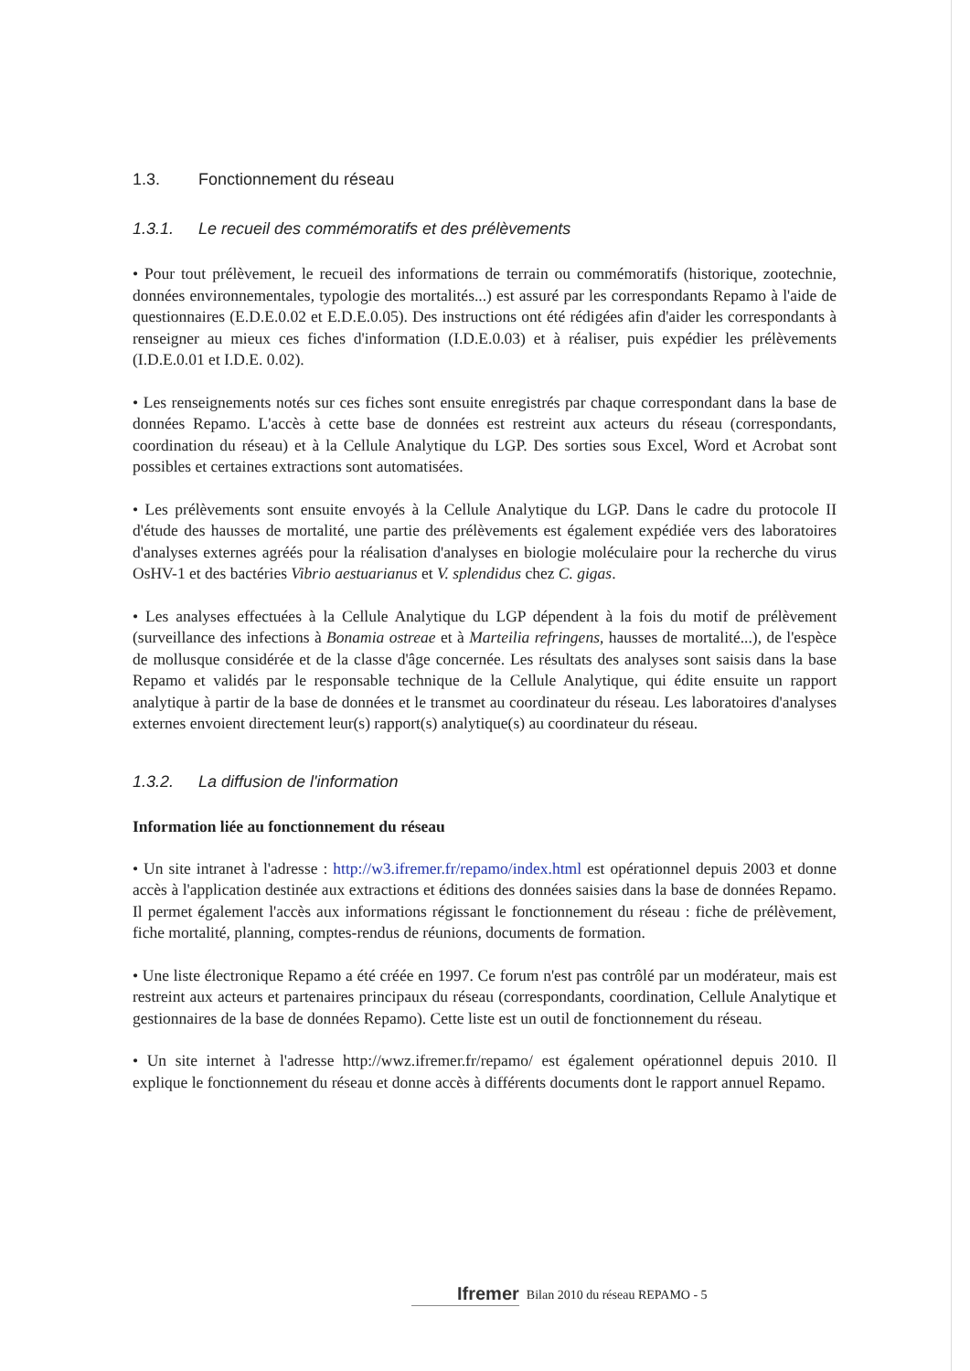1.3. Fonctionnement du réseau
1.3.1. Le recueil des commémoratifs et des prélèvements
• Pour tout prélèvement, le recueil des informations de terrain ou commémoratifs (historique, zootechnie, données environnementales, typologie des mortalités...) est assuré par les correspondants Repamo à l'aide de questionnaires (E.D.E.0.02 et E.D.E.0.05). Des instructions ont été rédigées afin d'aider les correspondants à renseigner au mieux ces fiches d'information (I.D.E.0.03) et à réaliser, puis expédier les prélèvements (I.D.E.0.01 et I.D.E. 0.02).
• Les renseignements notés sur ces fiches sont ensuite enregistrés par chaque correspondant dans la base de données Repamo. L'accès à cette base de données est restreint aux acteurs du réseau (correspondants, coordination du réseau) et à la Cellule Analytique du LGP. Des sorties sous Excel, Word et Acrobat sont possibles et certaines extractions sont automatisées.
• Les prélèvements sont ensuite envoyés à la Cellule Analytique du LGP. Dans le cadre du protocole II d'étude des hausses de mortalité, une partie des prélèvements est également expédiée vers des laboratoires d'analyses externes agréés pour la réalisation d'analyses en biologie moléculaire pour la recherche du virus OsHV-1 et des bactéries Vibrio aestuarianus et V. splendidus chez C. gigas.
• Les analyses effectuées à la Cellule Analytique du LGP dépendent à la fois du motif de prélèvement (surveillance des infections à Bonamia ostreae et à Marteilia refringens, hausses de mortalité...), de l'espèce de mollusque considérée et de la classe d'âge concernée. Les résultats des analyses sont saisis dans la base Repamo et validés par le responsable technique de la Cellule Analytique, qui édite ensuite un rapport analytique à partir de la base de données et le transmet au coordinateur du réseau. Les laboratoires d'analyses externes envoient directement leur(s) rapport(s) analytique(s) au coordinateur du réseau.
1.3.2. La diffusion de l'information
Information liée au fonctionnement du réseau
• Un site intranet à l'adresse : http://w3.ifremer.fr/repamo/index.html est opérationnel depuis 2003 et donne accès à l'application destinée aux extractions et éditions des données saisies dans la base de données Repamo. Il permet également l'accès aux informations régissant le fonctionnement du réseau : fiche de prélèvement, fiche mortalité, planning, comptes-rendus de réunions, documents de formation.
• Une liste électronique Repamo a été créée en 1997. Ce forum n'est pas contrôlé par un modérateur, mais est restreint aux acteurs et partenaires principaux du réseau (correspondants, coordination, Cellule Analytique et gestionnaires de la base de données Repamo). Cette liste est un outil de fonctionnement du réseau.
• Un site internet à l'adresse http://wwz.ifremer.fr/repamo/ est également opérationnel depuis 2010. Il explique le fonctionnement du réseau et donne accès à différents documents dont le rapport annuel Repamo.
Ifremer Bilan 2010 du réseau REPAMO - 5